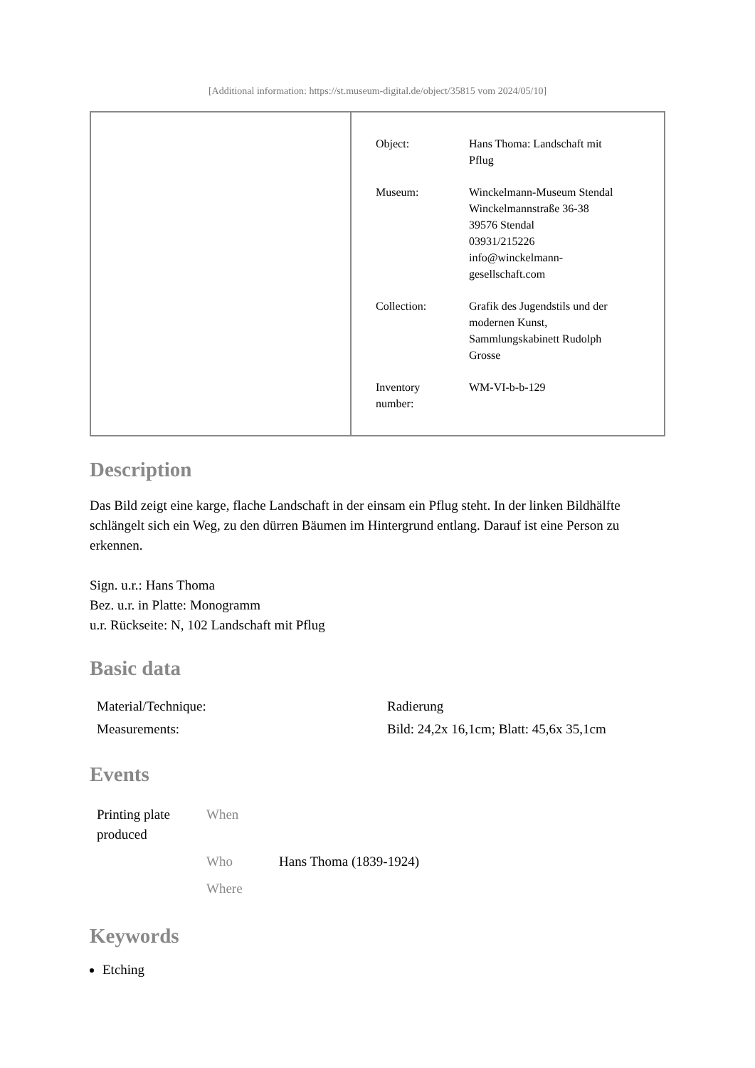[Additional information: https://st.museum-digital.de/object/35815 vom 2024/05/10]
| Object: | Hans Thoma: Landschaft mit Pflug |
| Museum: | Winckelmann-Museum Stendal Winckelmannstraße 36-38 39576 Stendal 03931/215226 info@winckelmann- gesellschaft.com |
| Collection: | Grafik des Jugendstils und der modernen Kunst, Sammlungskabinett Rudolph Grosse |
| Inventory number: | WM-VI-b-b-129 |
Description
Das Bild zeigt eine karge, flache Landschaft in der einsam ein Pflug steht. In der linken Bildhälfte schlängelt sich ein Weg, zu den dürren Bäumen im Hintergrund entlang. Darauf ist eine Person zu erkennen.
Sign. u.r.: Hans Thoma
Bez. u.r. in Platte: Monogramm
u.r. Rückseite: N, 102 Landschaft mit Pflug
Basic data
| Material/Technique: | Radierung |
| Measurements: | Bild: 24,2x 16,1cm; Blatt: 45,6x 35,1cm |
Events
| Printing plate produced | When | |
| | Who | Hans Thoma (1839-1924) |
| | Where | |
Keywords
Etching